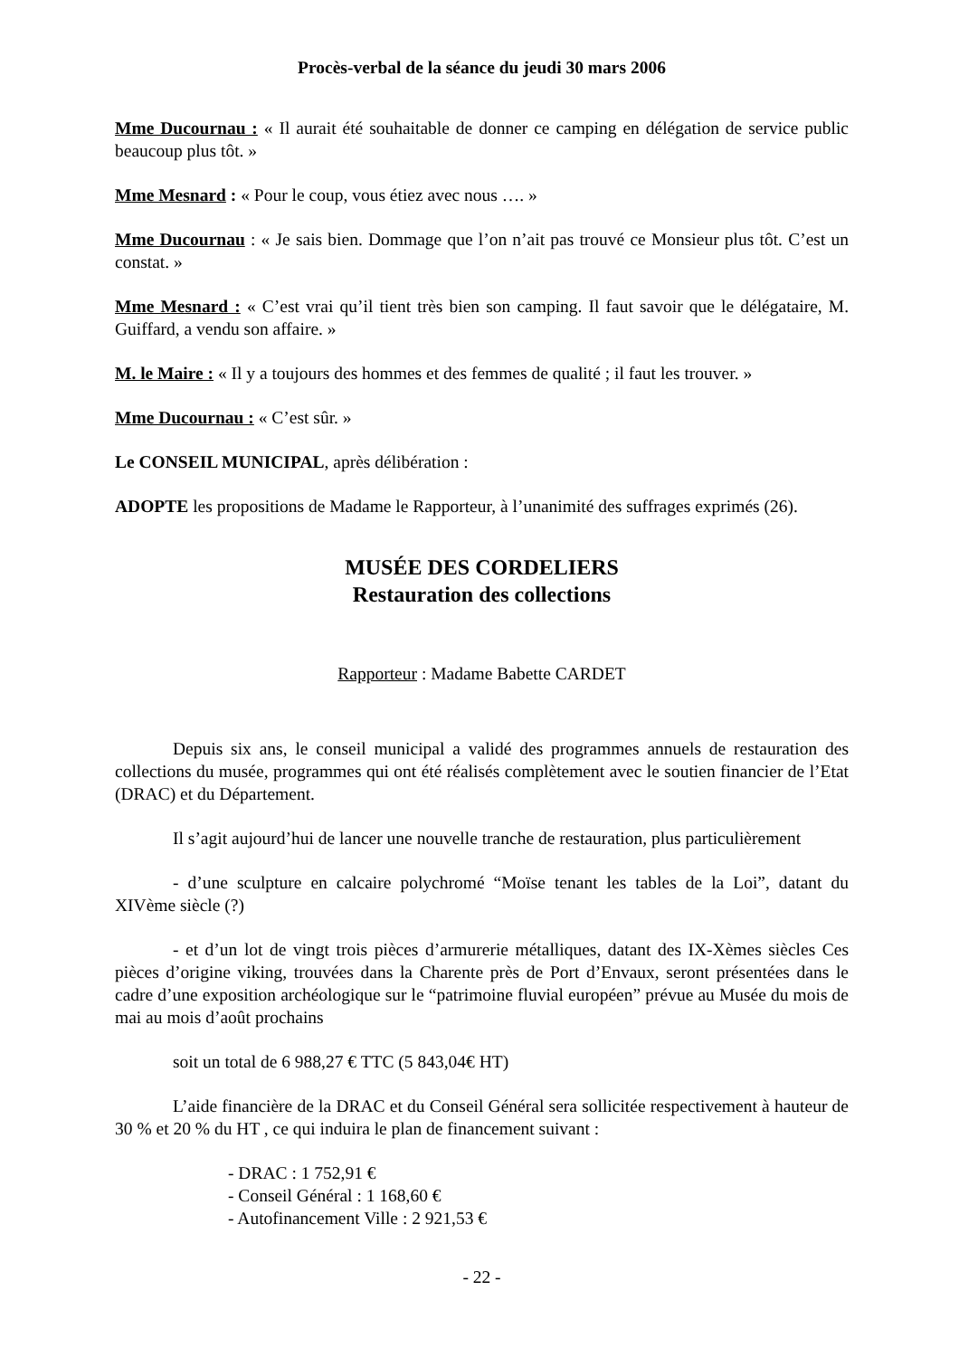Procès-verbal de la séance du jeudi 30 mars 2006
Mme Ducournau : « Il aurait été souhaitable de donner ce camping en délégation de service public beaucoup plus tôt. »
Mme Mesnard : « Pour le coup, vous étiez avec nous …. »
Mme Ducournau : « Je sais bien. Dommage que l’on n’ait pas trouvé ce Monsieur plus tôt. C’est un constat. »
Mme Mesnard : « C’est vrai qu’il tient très bien son camping. Il faut savoir que le délégataire, M. Guiffard, a vendu son affaire. »
M. le Maire : « Il y a toujours des hommes et des femmes de qualité ; il faut les trouver. »
Mme Ducournau : « C’est sûr. »
Le CONSEIL MUNICIPAL, après délibération :
ADOPTE les propositions de Madame le Rapporteur, à l’unanimité des suffrages exprimés (26).
MUSÉE DES CORDELIERS
Restauration des collections
Rapporteur : Madame Babette CARDET
Depuis six ans, le conseil municipal a validé des programmes annuels de restauration des collections du musée, programmes qui ont été réalisés complètement avec le soutien financier de l’Etat (DRAC) et du Département.
Il s’agit aujourd’hui de lancer une nouvelle tranche de restauration, plus particulièrement
- d’une sculpture en calcaire polychromé “Moïse tenant les tables de la Loi”, datant du XIVème siècle (?)
- et d’un lot de vingt trois pièces d’armurerie métalliques, datant des IX-Xèmes siècles Ces pièces d’origine viking, trouvées dans la Charente près de Port d’Envaux, seront présentées dans le cadre d’une exposition archéologique sur le “patrimoine fluvial européen” prévue au Musée du mois de mai au mois d’août prochains
soit un total de 6 988,27 € TTC (5 843,04€ HT)
L’aide financière de la DRAC et du Conseil Général sera sollicitée respectivement à hauteur de 30 % et 20 % du HT , ce qui induira le plan de financement suivant :
- DRAC : 1 752,91 €
- Conseil Général : 1 168,60 €
- Autofinancement Ville : 2 921,53 €
- 22 -